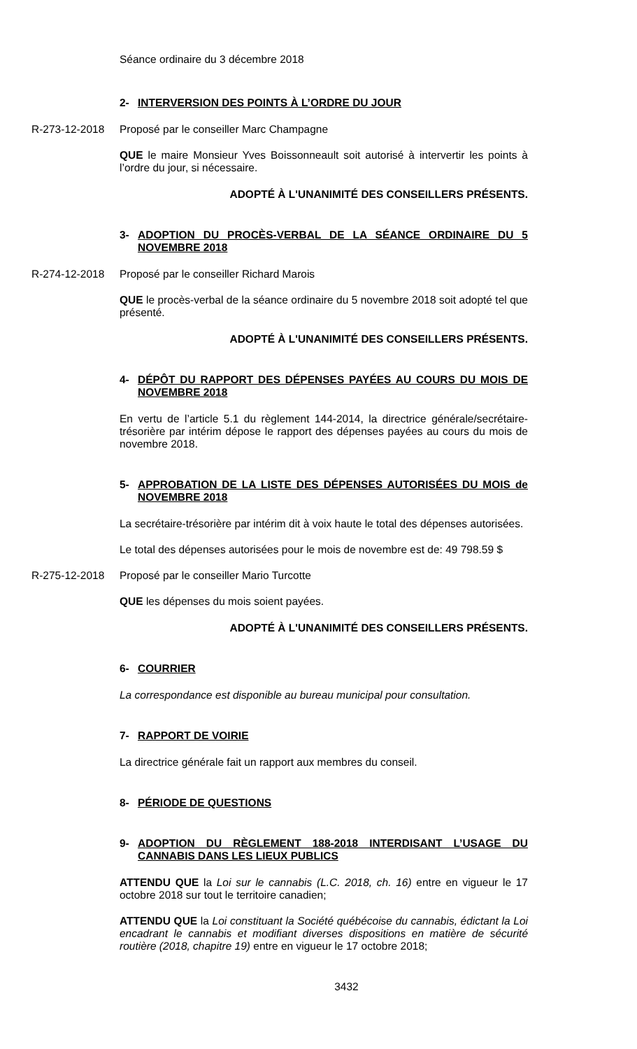Séance ordinaire du 3 décembre 2018
2- INTERVERSION DES POINTS À L’ORDRE DU JOUR
R-273-12-2018 Proposé par le conseiller Marc Champagne
QUE le maire Monsieur Yves Boissonneault soit autorisé à intervertir les points à l’ordre du jour, si nécessaire.
ADOPTÉ À L'UNANIMITÉ DES CONSEILLERS PRÉSENTS.
3- ADOPTION DU PROCÈS-VERBAL DE LA SÉANCE ORDINAIRE DU 5 NOVEMBRE 2018
R-274-12-2018 Proposé par le conseiller Richard Marois
QUE le procès-verbal de la séance ordinaire du 5 novembre 2018 soit adopté tel que présenté.
ADOPTÉ À L'UNANIMITÉ DES CONSEILLERS PRÉSENTS.
4- DÉPÔT DU RAPPORT DES DÉPENSES PAYÉES AU COURS DU MOIS DE NOVEMBRE 2018
En vertu de l’article 5.1 du règlement 144-2014, la directrice générale/secrétaire-trésorière par intérim dépose le rapport des dépenses payées au cours du mois de novembre 2018.
5- APPROBATION DE LA LISTE DES DÉPENSES AUTORISÉES DU MOIS de NOVEMBRE 2018
La secrétaire-trésorière par intérim dit à voix haute le total des dépenses autorisées.
Le total des dépenses autorisées pour le mois de novembre est de: 49 798.59 $
R-275-12-2018 Proposé par le conseiller Mario Turcotte
QUE les dépenses du mois soient payées.
ADOPTÉ À L'UNANIMITÉ DES CONSEILLERS PRÉSENTS.
6- COURRIER
La correspondance est disponible au bureau municipal pour consultation.
7- RAPPORT DE VOIRIE
La directrice générale fait un rapport aux membres du conseil.
8- PÉRIODE DE QUESTIONS
9- ADOPTION DU RÈGLEMENT 188-2018 INTERDISANT L’USAGE DU CANNABIS DANS LES LIEUX PUBLICS
ATTENDU QUE la Loi sur le cannabis (L.C. 2018, ch. 16) entre en vigueur le 17 octobre 2018 sur tout le territoire canadien;
ATTENDU QUE la Loi constituant la Société québécoise du cannabis, édictant la Loi encadrant le cannabis et modifiant diverses dispositions en matière de sécurité routière (2018, chapitre 19) entre en vigueur le 17 octobre 2018;
3432